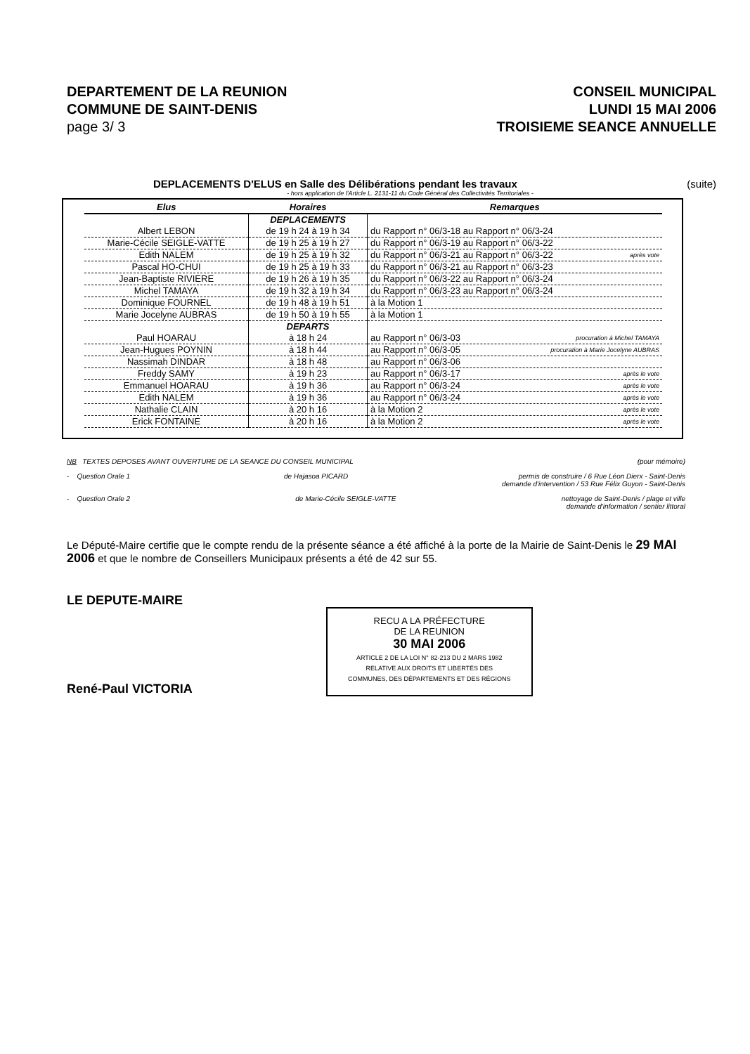DEPARTEMENT DE LA REUNION
COMMUNE DE SAINT-DENIS
page 3/ 3
CONSEIL MUNICIPAL
LUNDI 15 MAI 2006
TROISIEME SEANCE ANNUELLE
DEPLACEMENTS D'ELUS en Salle des Délibérations pendant les travaux (suite)
- hors application de l'Article L. 2131-11 du Code Général des Collectivités Territoriales -
| Elus | Horaires | Remarques |
| --- | --- | --- |
| | DEPLACEMENTS | |
| Albert LEBON | de 19 h 24 à 19 h 34 | du Rapport n° 06/3-18 au Rapport n° 06/3-24 |
| Marie-Cécile SEIGLE-VATTE | de 19 h 25 à 19 h 27 | du Rapport n° 06/3-19 au Rapport n° 06/3-22 |
| Edith NALEM | de 19 h 25 à 19 h 32 | du Rapport n° 06/3-21 au Rapport n° 06/3-22 après vote |
| Pascal HO-CHUI | de 19 h 25 à 19 h 33 | du Rapport n° 06/3-21 au Rapport n° 06/3-23 |
| Jean-Baptiste RIVIERE | de 19 h 26 à 19 h 35 | du Rapport n° 06/3-22 au Rapport n° 06/3-24 |
| Michel TAMAYA | de 19 h 32 à 19 h 34 | du Rapport n° 06/3-23 au Rapport n° 06/3-24 |
| Dominique FOURNEL | de 19 h 48 à 19 h 51 | à la Motion 1 |
| Marie Jocelyne AUBRAS | de 19 h 50 à 19 h 55 | à la Motion 1 |
| | DEPARTS | |
| Paul HOARAU | à 18 h 24 | au Rapport n° 06/3-03 procuration à Michel TAMAYA |
| Jean-Hugues POYNIN | à 18 h 44 | au Rapport n° 06/3-05 procuration à Marie Jocelyne AUBRAS |
| Nassimah DINDAR | à 18 h 48 | au Rapport n° 06/3-06 |
| Freddy SAMY | à 19 h 23 | au Rapport n° 06/3-17 après le vote |
| Emmanuel HOARAU | à 19 h 36 | au Rapport n° 06/3-24 après le vote |
| Edith NALEM | à 19 h 36 | au Rapport n° 06/3-24 après le vote |
| Nathalie CLAIN | à 20 h 16 | à la Motion 2 après le vote |
| Erick FONTAINE | à 20 h 16 | à la Motion 2 après le vote |
NB TEXTES DEPOSES AVANT OUVERTURE DE LA SEANCE DU CONSEIL MUNICIPAL (pour mémoire)
- Question Orale 1 de Hajasoa PICARD permis de construire / 6 Rue Léon Dierx - Saint-Denis
demande d'intervention / 53 Rue Félix Guyon - Saint-Denis
- Question Orale 2 de Marie-Cécile SEIGLE-VATTE nettoyage de Saint-Denis / plage et ville
demande d'information / sentier littoral
Le Député-Maire certifie que le compte rendu de la présente séance a été affiché à la porte de la Mairie de Saint-Denis le 29 MAI 2006 et que le nombre de Conseillers Municipaux présents a été de 42 sur 55.
LE DEPUTE-MAIRE
René-Paul VICTORIA
RECU A LA PRÉFECTURE
DE LA REUNION
30 MAI 2006
ARTICLE 2 DE LA LOI N° 82-213 DU 2 MARS 1982
RELATIVE AUX DROITS ET LIBERTÉS DES
COMMUNES, DES DÉPARTEMENTS ET DES RÉGIONS